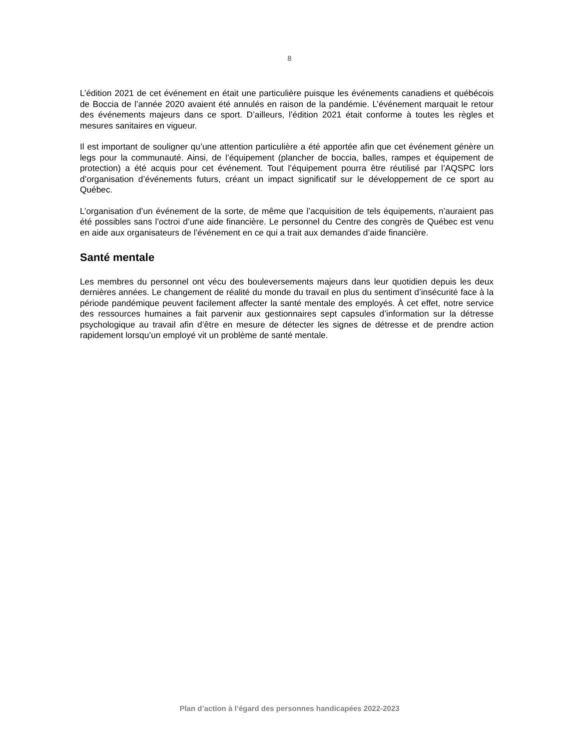8
L’édition 2021 de cet événement en était une particulière puisque les événements canadiens et québécois de Boccia de l’année 2020 avaient été annulés en raison de la pandémie. L’événement marquait le retour des événements majeurs dans ce sport. D’ailleurs, l’édition 2021 était conforme à toutes les règles et mesures sanitaires en vigueur.
Il est important de souligner qu’une attention particulière a été apportée afin que cet événement génère un legs pour la communauté. Ainsi, de l’équipement (plancher de boccia, balles, rampes et équipement de protection) a été acquis pour cet événement. Tout l’équipement pourra être réutilisé par l’AQSPC lors d’organisation d’événements futurs, créant un impact significatif sur le développement de ce sport au Québec.
L’organisation d’un événement de la sorte, de même que l’acquisition de tels équipements, n’auraient pas été possibles sans l’octroi d’une aide financière. Le personnel du Centre des congrès de Québec est venu en aide aux organisateurs de l’événement en ce qui a trait aux demandes d’aide financière.
Santé mentale
Les membres du personnel ont vécu des bouleversements majeurs dans leur quotidien depuis les deux dernières années. Le changement de réalité du monde du travail en plus du sentiment d’insécurité face à la période pandémique peuvent facilement affecter la santé mentale des employés. À cet effet, notre service des ressources humaines a fait parvenir aux gestionnaires sept capsules d’information sur la détresse psychologique au travail afin d’être en mesure de détecter les signes de détresse et de prendre action rapidement lorsqu’un employé vit un problème de santé mentale.
Plan d’action à l’égard des personnes handicapées 2022-2023